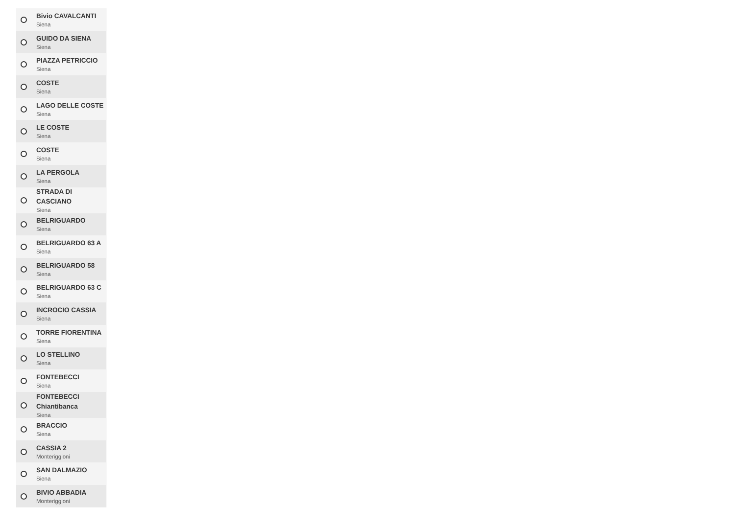Bivio CAVALCANTI
Siena
GUIDO DA SIENA
Siena
PIAZZA PETRICCIO
Siena
COSTE
Siena
LAGO DELLE COSTE
Siena
LE COSTE
Siena
COSTE
Siena
LA PERGOLA
Siena
STRADA DI CASCIANO
Siena
BELRIGUARDO
Siena
BELRIGUARDO 63 A
Siena
BELRIGUARDO 58
Siena
BELRIGUARDO 63 C
Siena
INCROCIO CASSIA
Siena
TORRE FIORENTINA
Siena
LO STELLINO
Siena
FONTEBECCI
Siena
FONTEBECCI Chiantibanca
Siena
BRACCIO
Siena
CASSIA 2
Monteriggioni
SAN DALMAZIO
Siena
BIVIO ABBADIA
Monteriggioni